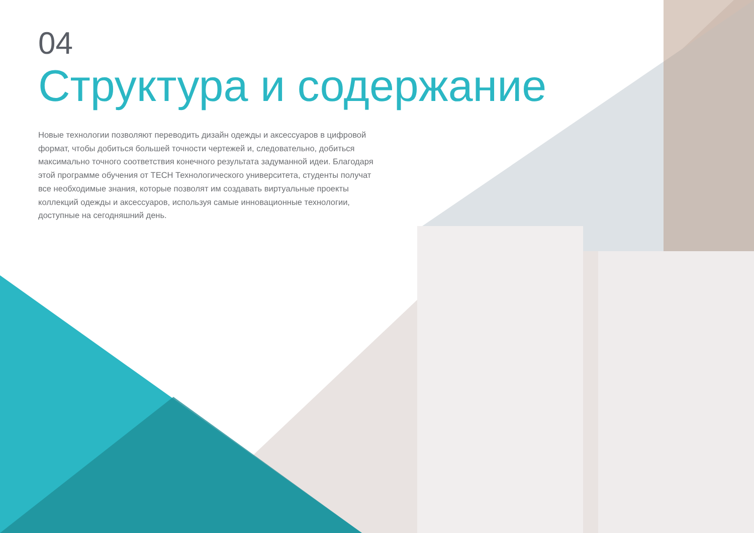04
Структура и содержание
Новые технологии позволяют переводить дизайн одежды и аксессуаров в цифровой формат, чтобы добиться большей точности чертежей и, следовательно, добиться максимально точного соответствия конечного результата задуманной идеи. Благодаря этой программе обучения от TECH Технологического университета, студенты получат все необходимые знания, которые позволят им создавать виртуальные проекты коллекций одежды и аксессуаров, используя самые инновационные технологии, доступные на сегодняшний день.